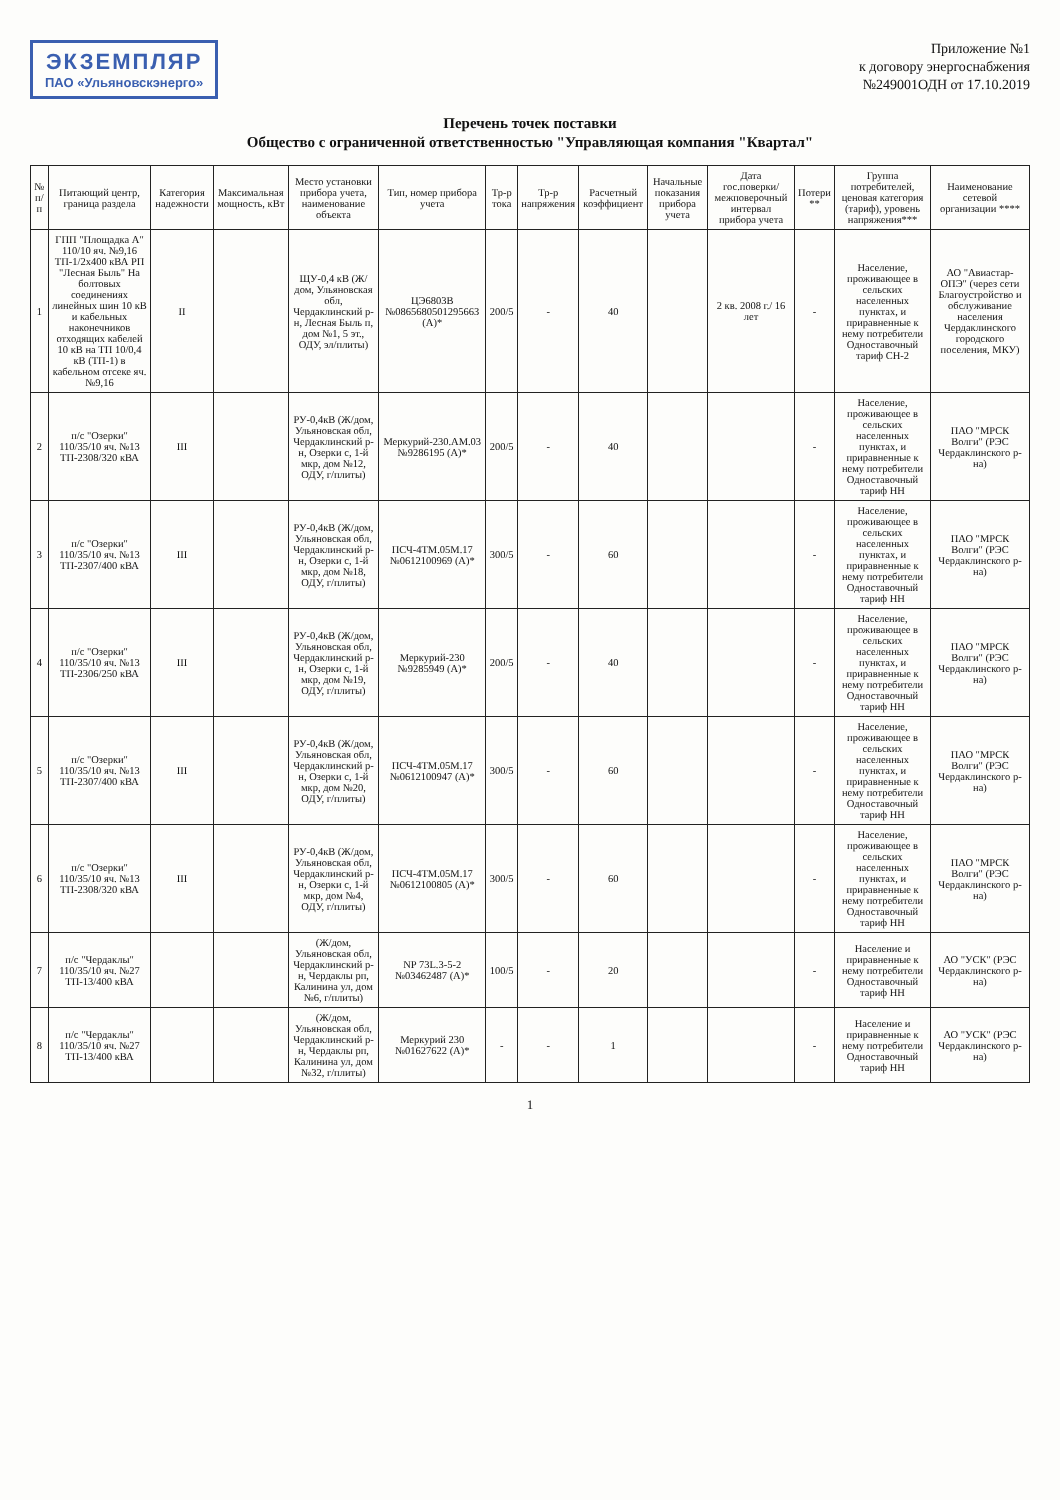ЭКЗЕМПЛЯР
ПАО «Ульяновскэнерго»
Приложение №1
к договору энергоснабжения
№249001ОДН от 17.10.2019
Перечень точек поставки
Общество с ограниченной ответственностью "Управляющая компания "Квартал"
| № п/п | Питающий центр, граница раздела | Категория надежности | Максимальная мощность, кВт | Место установки прибора учета, наименование объекта | Тип, номер прибора учета | Тр-р тока | Тр-р напряжения | Расчетный коэффициент | Начальные показания прибора учета | Дата гос.поверки/ межповерочный интервал прибора учета | Потери ** | Группа потребителей, ценовая категория (тариф), уровень напряжения*** | Наименование сетевой организации **** |
| --- | --- | --- | --- | --- | --- | --- | --- | --- | --- | --- | --- | --- | --- |
| 1 | ГПП "Площадка А" 110/10 яч. №9,16 ТП-1/2х400 кВА РП "Лесная Быль" На болтовых соединениях линейных шин 10 кВ и кабельных наконечников отходящих кабелей 10 кВ на ТП 10/0,4 кВ (ТП-1) в кабельном отсеке яч. №9,16 | II | | ЩУ-0,4 кВ (Ж/дом, Ульяновская обл, Чердаклинский р-н, Лесная Быль п, дом №1, 5 эт., ОДУ, эл/плиты) | ЦЭ6803В №086568050129566З (А)* | 200/5 | - | 40 | | 2 кв. 2008 г./ 16 лет | - | Население, проживающее в сельских населенных пунктах, и приравненные к нему потребители Одноставочный тариф СН-2 | АО "Авиастар-ОПЭ" (через сети Благоустройство и обслуживание населения Чердаклинского городского поселения, МКУ) |
| 2 | п/с "Озерки" 110/35/10 яч. №13 ТП-2308/320 кВА | III | | РУ-0,4кВ (Ж/дом, Ульяновская обл, Чердаклинский р-н, Озерки с, 1-й мкр, дом №12, ОДУ, г/плиты) | Меркурий-230.АМ.03 №9286195 (А)* | 200/5 | - | 40 | | | - | Население, проживающее в сельских населенных пунктах, и приравненные к нему потребители Одноставочный тариф НН | ПАО "МРСК Волги" (РЭС Чердаклинского р-на) |
| 3 | п/с "Озерки" 110/35/10 яч. №13 ТП-2307/400 кВА | III | | РУ-0,4кВ (Ж/дом, Ульяновская обл, Чердаклинский р-н, Озерки с, 1-й мкр, дом №18, ОДУ, г/плиты) | ПСЧ-4ТМ.05М.17 №0612100969 (А)* | 300/5 | - | 60 | | | - | Население, проживающее в сельских населенных пунктах, и приравненные к нему потребители Одноставочный тариф НН | ПАО "МРСК Волги" (РЭС Чердаклинского р-на) |
| 4 | п/с "Озерки" 110/35/10 яч. №13 ТП-2306/250 кВА | III | | РУ-0,4кВ (Ж/дом, Ульяновская обл, Чердаклинский р-н, Озерки с, 1-й мкр, дом №19, ОДУ, г/плиты) | Меркурий-230 №9285949 (А)* | 200/5 | - | 40 | | | - | Население, проживающее в сельских населенных пунктах, и приравненные к нему потребители Одноставочный тариф НН | ПАО "МРСК Волги" (РЭС Чердаклинского р-на) |
| 5 | п/с "Озерки" 110/35/10 яч. №13 ТП-2307/400 кВА | III | | РУ-0,4кВ (Ж/дом, Ульяновская обл, Чердаклинский р-н, Озерки с, 1-й мкр, дом №20, ОДУ, г/плиты) | ПСЧ-4ТМ.05М.17 №0612100947 (А)* | 300/5 | - | 60 | | | - | Население, проживающее в сельских населенных пунктах, и приравненные к нему потребители Одноставочный тариф НН | ПАО "МРСК Волги" (РЭС Чердаклинского р-на) |
| 6 | п/с "Озерки" 110/35/10 яч. №13 ТП-2308/320 кВА | III | | РУ-0,4кВ (Ж/дом, Ульяновская обл, Чердаклинский р-н, Озерки с, 1-й мкр, дом №4, ОДУ, г/плиты) | ПСЧ-4ТМ.05М.17 №0612100805 (А)* | 300/5 | - | 60 | | | - | Население, проживающее в сельских населенных пунктах, и приравненные к нему потребители Одноставочный тариф НН | ПАО "МРСК Волги" (РЭС Чердаклинского р-на) |
| 7 | п/с "Чердаклы" 110/35/10 яч. №27 ТП-13/400 кВА | | | (Ж/дом, Ульяновская обл, Чердаклинский р-н, Чердаклы рп, Калинина ул, дом №6, г/плиты) | NP 73L.3-5-2 №03462487 (А)* | 100/5 | - | 20 | | | - | Население и приравненные к нему потребители Одноставочный тариф НН | АО "УСК" (РЭС Чердаклинского р-на) |
| 8 | п/с "Чердаклы" 110/35/10 яч. №27 ТП-13/400 кВА | | | (Ж/дом, Ульяновская обл, Чердаклинский р-н, Чердаклы рп, Калинина ул, дом №32, г/плиты) | Меркурий 230 №01627622 (А)* | - | - | 1 | | | - | Население и приравненные к нему потребители Одноставочный тариф НН | АО "УСК" (РЭС Чердаклинского р-на) |
1